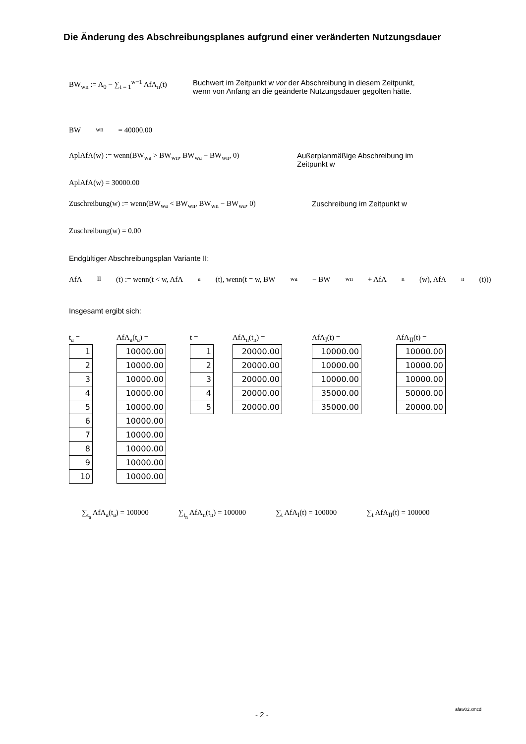Die Änderung des Abschreibungsplanes aufgrund einer veränderten Nutzungsdauer
BW<sub>wn</sub> := A<sub>0</sub> − ∑<sub>t = 1</sub><sup>w−1</sup> AfA<sub>n</sub>(t)
Buchwert im Zeitpunkt w vor der Abschreibung in diesem Zeitpunkt, wenn von Anfang an die geänderte Nutzungsdauer gegolten hätte.
BW<sub>wn</sub> = 40000.00
AplAfA(w) := wenn(BW<sub>wa</sub> > BW<sub>wn</sub>, BW<sub>wa</sub> − BW<sub>wn</sub>, 0) Außerplanmäßige Abschreibung im Zeitpunkt w
AplAfA(w) = 30000.00
Zuschreibung(w) := wenn(BW<sub>wa</sub> < BW<sub>wn</sub>, BW<sub>wn</sub> − BW<sub>wa</sub>, 0)
Zuschreibung im Zeitpunkt w
Zuschreibung(w) = 0.00
Endgültiger Abschreibungsplan Variante II:
AfA<sub>II</sub>(t) := wenn(t < w, AfA<sub>a</sub>(t), wenn(t = w, BW<sub>wa</sub> − BW<sub>wn</sub> + AfA<sub>n</sub>(w), AfA<sub>n</sub>(t)))
Insgesamt ergibt sich:
t<sub>a</sub> =
| 1 |
| 2 |
| 3 |
| 4 |
| 5 |
| 6 |
| 7 |
| 8 |
| 9 |
| 10 |
AfA<sub>a</sub>(t<sub>a</sub>) =
| 10000.00 |
| 10000.00 |
| 10000.00 |
| 10000.00 |
| 10000.00 |
| 10000.00 |
| 10000.00 |
| 10000.00 |
| 10000.00 |
| 10000.00 |
t =
| 1 |
| 2 |
| 3 |
| 4 |
| 5 |
AfA<sub>n</sub>(t<sub>n</sub>) =
| 20000.00 |
| 20000.00 |
| 20000.00 |
| 20000.00 |
| 20000.00 |
AfA<sub>I</sub>(t) =
| 10000.00 |
| 10000.00 |
| 10000.00 |
| 35000.00 |
| 35000.00 |
AfA<sub>II</sub>(t) =
| 10000.00 |
| 10000.00 |
| 10000.00 |
| 50000.00 |
| 20000.00 |
∑<sub>t<sub>a</sub></sub> AfA<sub>a</sub>(t<sub>a</sub>) = 100000 ∑<sub>t<sub>n</sub></sub> AfA<sub>n</sub>(t<sub>n</sub>) = 100000 ∑<sub>t</sub> AfA<sub>I</sub>(t) = 100000 ∑<sub>t</sub> AfA<sub>II</sub>(t) = 100000
- 2 -
afaw02.xmcd